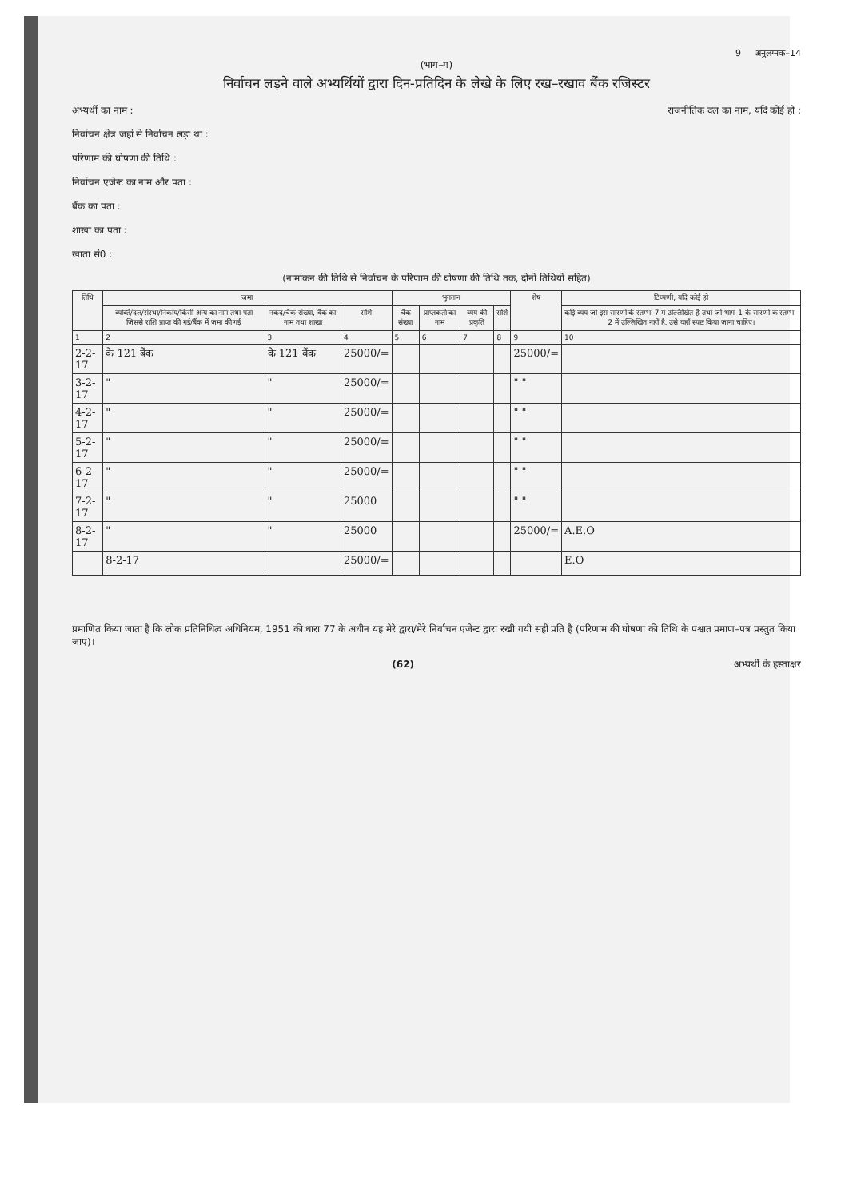9 अनुलग्नक–14
(भाग–ग)
निर्वाचन लड़ने वाले अभ्यर्थियों द्वारा दिन-प्रतिदिन के लेखे के लिए रख–रखाव बैंक रजिस्टर
अभ्यर्थी का नाम : राजनीतिक दल का नाम, यदि कोई हो :
निर्वाचन क्षेत्र जहां से निर्वाचन लड़ा था :
परिणाम की घोषणा की तिथि :
निर्वाचन एजेन्ट का नाम और पता :
बैंक का पता :
शाखा का पता :
खाता सं0 :
(नामांकन की तिथि से निर्वाचन के परिणाम की घोषणा की तिथि तक, दोनों तिथियों सहित)
| तिथि | जमा | | | भुगतान | | | | शेष | टिप्पणी, यदि कोई हो |
| --- | --- | --- | --- | --- | --- | --- | --- | --- | --- |
| | व्यक्ति/दल/संस्था/निकाय/किसी अन्य का नाम तथा पता जिससे राशि प्राप्त की गई/बैंक में जमा की गई | नकद/चैक संख्या, बैंक का नाम तथा शाखा | राशि | चैक संख्या | प्राप्तकर्ता का नाम | व्यय की प्रकृति | राशि | | कोई व्यय जो इस सारणी के स्तम्भ–7 में उल्लिखित है तथा जो भाग–1 के सारणी के स्तम्भ–2 में उल्लिखित नहीं है, उसे यहाँ स्पष्ट किया जाना चाहिए। |
| 1 | 2 | 3 | 4 | 5 | 6 | 7 | 8 | 9 | 10 |
| 2-2-17 | के 121 बैंक | के 121 बैंक | 25000/= | | | | | 25000/= | |
| 3-2-17 | " | " | 25000/= | | | | | " " | |
| 4-2-17 | " | " | 25000/= | | | | | " " | |
| 5-2-17 | " | " | 25000/= | | | | | " " | |
| 6-2-17 | " | " | 25000/= | | | | | " " | |
| 7-2-17 | " | " | 25000 | | | | | " " | |
| 8-2-17 | " | " | 25000 | | | | | 25000/= | A.E.O |
| | 8-2-17 | | 25000/= | | | | | | E.O |
प्रमाणित किया जाता है कि लोक प्रतिनिधित्व अधिनियम, 1951 की धारा 77 के अधीन यह मेरे द्वारा/मेरे निर्वाचन एजेन्ट द्वारा रखी गयी सही प्रति है (परिणाम की घोषणा की तिथि के पश्चात प्रमाण–पत्र प्रस्तुत किया जाए)।
(62) अभ्यर्थी के हस्ताक्षर